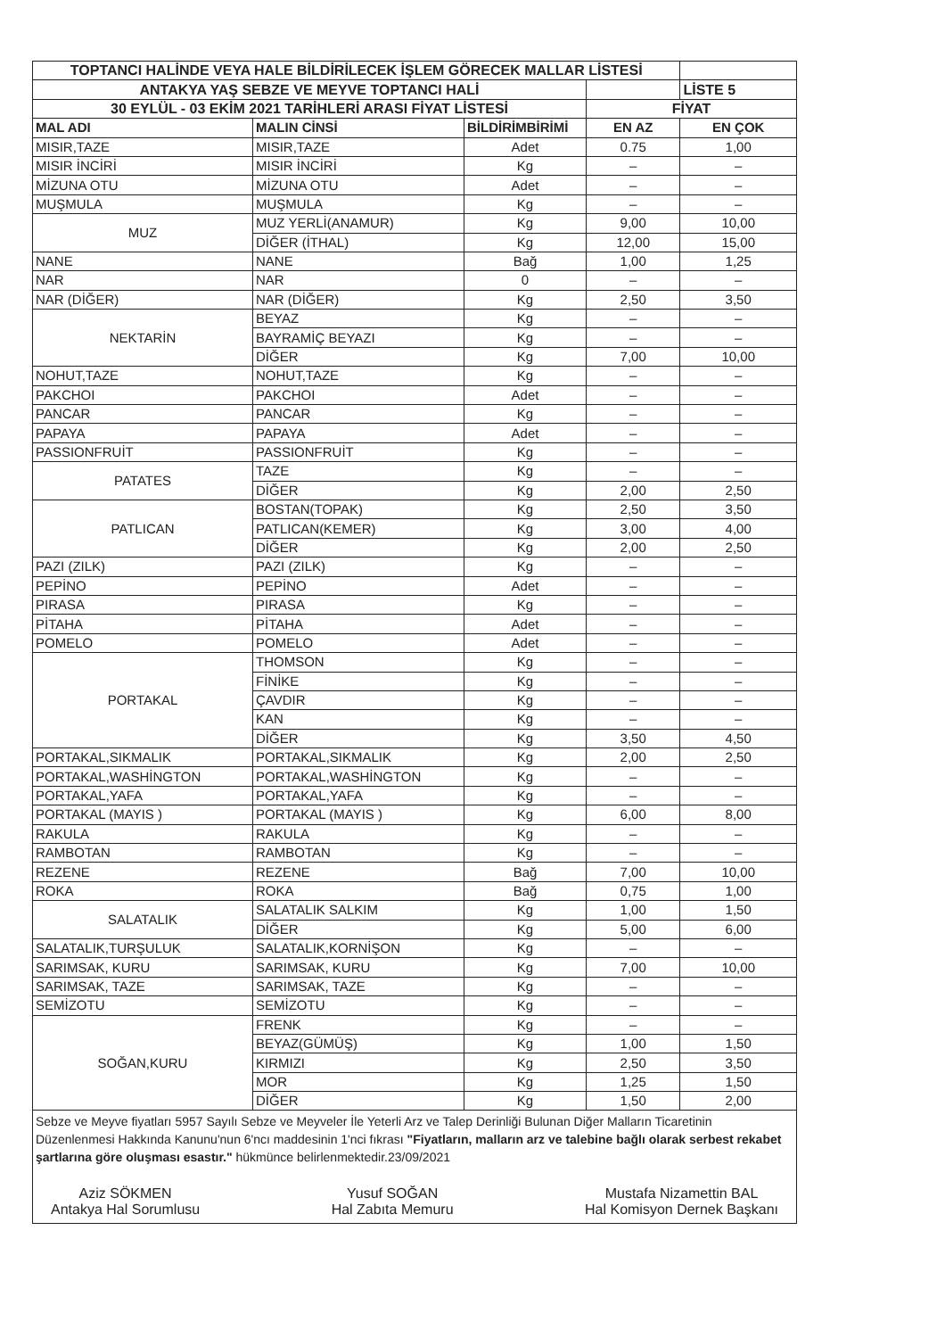| TOPTANCI HALİNDE VEYA HALE BİLDİRİLECEK İŞLEM GÖRECEK MALLAR LİSTESİ | | | | |
| ANTAKYA YAŞ SEBZE VE MEYVE TOPTANCI HALİ | | | | LİSTE 5 |
| 30 EYLÜL - 03 EKİM 2021 TARİHLERİ ARASI FİYAT LİSTESİ | | | FİYAT | |
| MAL ADI | MALIN CİNSİ | BİLDİRİMBİRİMİ | EN AZ | EN ÇOK |
| MISIR,TAZE | MISIR,TAZE | Adet | 0.75 | 1,00 |
| MISIR İNCİRİ | MISIR İNCİRİ | Kg | – | – |
| MİZUNA OTU | MİZUNA OTU | Adet | – | – |
| MUŞMULA | MUŞMULA | Kg | – | – |
| MUZ | MUZ YERLİ(ANAMUR) | Kg | 9,00 | 10,00 |
| | DİĞER (İTHAL) | Kg | 12,00 | 15,00 |
| NANE | NANE | Bağ | 1,00 | 1,25 |
| NAR | NAR | 0 | – | – |
| NAR (DİĞER) | NAR (DİĞER) | Kg | 2,50 | 3,50 |
| NEKTARİN | BEYAZ | Kg | – | – |
| | BAYRAMİÇ BEYAZI | Kg | – | – |
| | DİĞER | Kg | 7,00 | 10,00 |
| NOHUT,TAZE | NOHUT,TAZE | Kg | – | – |
| PAKCHOI | PAKCHOI | Adet | – | – |
| PANCAR | PANCAR | Kg | – | – |
| PAPAYA | PAPAYA | Adet | – | – |
| PASSIONFRUİT | PASSIONFRUİT | Kg | – | – |
| PATATES | TAZE | Kg | – | – |
| | DİĞER | Kg | 2,00 | 2,50 |
| PATLICAN | BOSTAN(TOPAK) | Kg | 2,50 | 3,50 |
| | PATLICAN(KEMER) | Kg | 3,00 | 4,00 |
| | DİĞER | Kg | 2,00 | 2,50 |
| PAZI (ZILK) | PAZI (ZILK) | Kg | – | – |
| PEPİNO | PEPİNO | Adet | – | – |
| PIRASA | PIRASA | Kg | – | – |
| PİTAHA | PİTAHA | Adet | – | – |
| POMELO | POMELO | Adet | – | – |
| PORTAKAL | THOMSON | Kg | – | – |
| | FİNİKE | Kg | – | – |
| | ÇAVDIR | Kg | – | – |
| | KAN | Kg | – | – |
| | DİĞER | Kg | 3,50 | 4,50 |
| PORTAKAL,SIKMALIK | PORTAKAL,SIKMALIK | Kg | 2,00 | 2,50 |
| PORTAKAL,WASHİNGTON | PORTAKAL,WASHİNGTON | Kg | – | – |
| PORTAKAL,YAFA | PORTAKAL,YAFA | Kg | – | – |
| PORTAKAL (MAYIS ) | PORTAKAL (MAYIS ) | Kg | 6,00 | 8,00 |
| RAKULA | RAKULA | Kg | – | – |
| RAMBOTAN | RAMBOTAN | Kg | – | – |
| REZENE | REZENE | Bağ | 7,00 | 10,00 |
| ROKA | ROKA | Bağ | 0,75 | 1,00 |
| SALATALIK | SALATALIK SALKIM | Kg | 1,00 | 1,50 |
| | DİĞER | Kg | 5,00 | 6,00 |
| SALATALIK,TURŞULUK | SALATALIK,KORNİŞON | Kg | – | – |
| SARIMSAK, KURU | SARIMSAK, KURU | Kg | 7,00 | 10,00 |
| SARIMSAK, TAZE | SARIMSAK, TAZE | Kg | – | – |
| SEMİZOTU | SEMİZOTU | Kg | – | – |
| SOĞAN,KURU | FRENK | Kg | – | – |
| | BEYAZ(GÜMÜŞ) | Kg | 1,00 | 1,50 |
| | KIRMIZI | Kg | 2,50 | 3,50 |
| | MOR | Kg | 1,25 | 1,50 |
| | DİĞER | Kg | 1,50 | 2,00 |
| Sebze ve Meyve fiyatları 5957 Sayılı Sebze ve Meyveler İle Yeterli Arz ve Talep Derinliği Bulunan Diğer Malların Ticaretinin Düzenlenmesi Hakkında Kanunu'nun 6'ncı maddesinin 1'nci fıkrası "Fiyatların, malların arz ve talebine bağlı olarak serbest rekabet şartlarına göre oluşması esastır." hükmünce belirlenmektedir.23/09/2021 Aziz SÖKMEN Antakya Hal Sorumlusu Yusuf SOĞAN Hal Zabıta Memuru Mustafa Nizamettin BAL Hal Komisyon Dernek Başkanı | | | | |